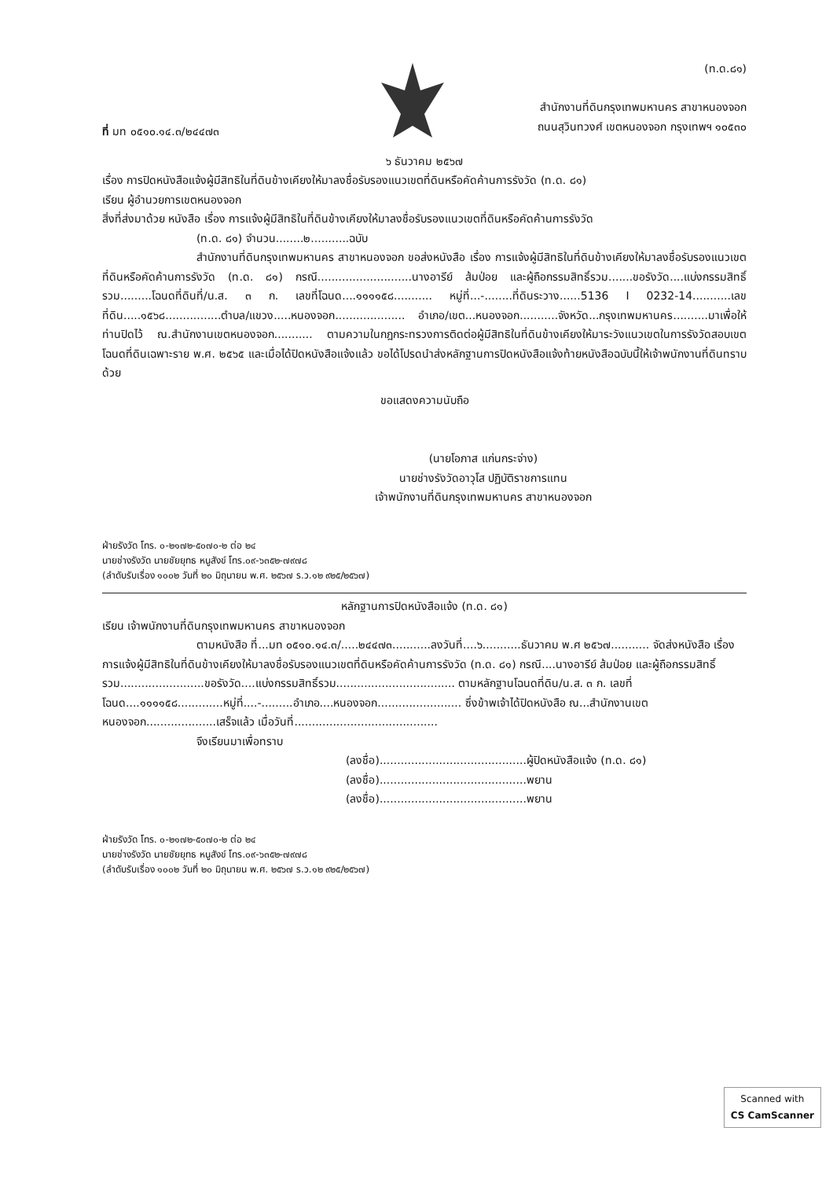ที่ มท ๐๕๑๐.๑๔.๓/๒๔๔๗๓
(ท.ด.๘๑)
สำนักงานที่ดินกรุงเทพมหานคร สาขาหนองจอก
ถนนสุวินทวงศ์ เขตหนองจอก กรุงเทพฯ ๑๐๕๓๐
๖ ธันวาคม ๒๕๖๗
เรื่อง การปิดหนังสือแจ้งผู้มีสิทธิในที่ดินข้างเคียงให้มาลงชื่อรับรองแนวเขตที่ดินหรือคัดค้านการรังวัด (ท.ด. ๘๑)
เรียน ผู้อำนวยการเขตหนองจอก
สิ่งที่ส่งมาด้วย หนังสือ เรื่อง การแจ้งผู้มีสิทธิในที่ดินข้างเคียงให้มาลงชื่อรับรองแนวเขตที่ดินหรือคัดค้านการรังวัด
(ท.ด. ๘๑) จำนวน........๒...........ฉบับ
สำนักงานที่ดินกรุงเทพมหานคร สาขาหนองจอก ขอส่งหนังสือ เรื่อง การแจ้งผู้มีสิทธิในที่ดินข้างเคียงให้มาลงชื่อรับรองแนวเขตที่ดินหรือคัดค้านการรังวัด (ท.ด. ๘๑) กรณี...........................นางอารีย์ ส้มป่อย และผู้ถือกรรมสิทธิ์รวม.......ขอรังวัด....แบ่งกรรมสิทธิ์รวม.........โฉนดที่ดินที่/น.ส. ๓ ก. เลขที่โฉนด....๑๑๑๑๕๘........... หมู่ที่...-........ที่ดินระวาง......5136 I 0232-14...........เลขที่ดิน.....๑๕๖๘................ตำบล/แขวง.....หนองจอก.................... อำเภอ/เขต...หนองจอก...........จังหวัด...กรุงเทพมหานคร..........มาเพื่อให้ท่านปิดไว้ ณ.สำนักงานเขตหนองจอก........... ตามความในกฎกระทรวงการติดต่อผู้มีสิทธิในที่ดินข้างเคียงให้มาระวังแนวเขตในการรังวัดสอบเขตโฉนดที่ดินเฉพาะราย พ.ศ. ๒๕๖๕ และเมื่อได้ปิดหนังสือแจ้งแล้ว ขอได้โปรดนำส่งหลักฐานการปิดหนังสือแจ้งท้ายหนังสือฉบับนี้ให้เจ้าพนักงานที่ดินทราบด้วย
ขอแสดงความนับถือ
(นายโอภาส แก่นกระจ่าง)
นายช่างรังวัดอาวุโส ปฏิบัติราชการแทน
เจ้าพนักงานที่ดินกรุงเทพมหานคร สาขาหนองจอก
ฝ่ายรังวัด โทร. ๐-๒๑๗๒-๕๐๗๐-๒ ต่อ ๒๔
นายช่างรังวัด นายชัยยุทธ หนูสังข์ โทร.๐๙-๖๓๕๒-๗๙๗๘
(ลำดับรับเรื่อง ๑๐๐๒ วันที่ ๒๐ มิถุนายน พ.ศ. ๒๕๖๗ ร.ว.๑๒ ๙๒๕/๒๕๖๗)
หลักฐานการปิดหนังสือแจ้ง (ท.ด. ๘๑)
เรียน เจ้าพนักงานที่ดินกรุงเทพมหานคร สาขาหนองจอก
ตามหนังสือ ที่...มท ๐๕๑๐.๑๔.๓/.....๒๔๔๗๓...........ลงวันที่....๖...........ธันวาคม พ.ศ ๒๕๖๗........... จัดส่งหนังสือ เรื่อง การแจ้งผู้มีสิทธิในที่ดินข้างเคียงให้มาลงชื่อรับรองแนวเขตที่ดินหรือคัดค้านการรังวัด (ท.ด. ๘๑) กรณี....นางอารีย์ ส้มป่อย และผู้ถือกรรมสิทธิ์รวม........................ขอรังวัด....แบ่งกรรมสิทธิ์รวม.................................. ตามหลักฐานโฉนดที่ดิน/น.ส. ๓ ก. เลขที่โฉนด....๑๑๑๑๕๘.............หมู่ที่....-.........อำเภอ....หนองจอก........................ ซึ่งข้าพเจ้าได้ปิดหนังสือ ณ...สำนักงานเขตหนองจอก....................เสร็จแล้ว เมื่อวันที่.........................................
จึงเรียนมาเพื่อทราบ
(ลงชื่อ)..........................................ผู้ปิดหนังสือแจ้ง (ท.ด. ๘๑)
(ลงชื่อ)..........................................พยาน
(ลงชื่อ)..........................................พยาน
ฝ่ายรังวัด โทร. ๐-๒๑๗๒-๕๐๗๐-๒ ต่อ ๒๔
นายช่างรังวัด นายชัยยุทธ หนูสังข์ โทร.๐๙-๖๓๕๒-๗๙๗๘
(ลำดับรับเรื่อง ๑๐๐๒ วันที่ ๒๐ มิถุนายน พ.ศ. ๒๕๖๗ ร.ว.๑๒ ๙๒๕/๒๕๖๗)
Scanned with
CS CamScanner